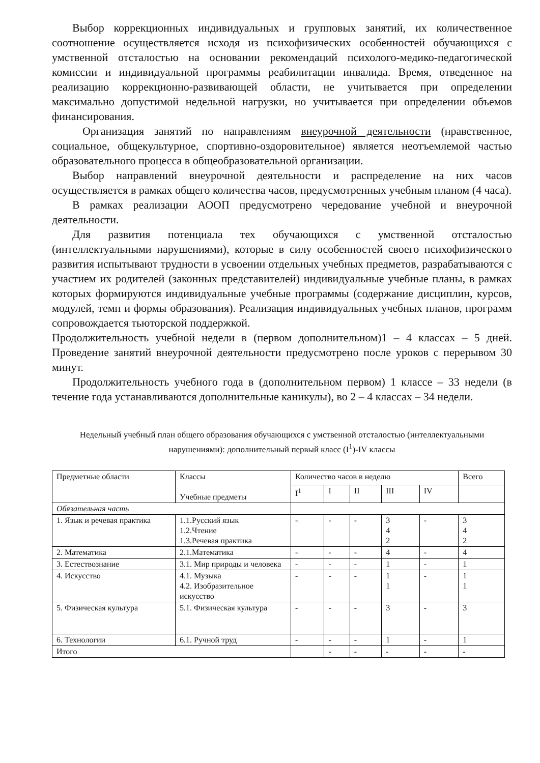Выбор коррекционных индивидуальных и групповых занятий, их количественное соотношение осуществляется исходя из психофизических особенностей обучающихся с умственной отсталостью на основании рекомендаций психолого-медико-педагогической комиссии и индивидуальной программы реабилитации инвалида. Время, отведенное на реализацию коррекционно-развивающей области, не учитывается при определении максимально допустимой недельной нагрузки, но учитывается при определении объемов финансирования.
Организация занятий по направлениям внеурочной деятельности (нравственное, социальное, общекультурное, спортивно-оздоровительное) является неотъемлемой частью образовательного процесса в общеобразовательной организации.
Выбор направлений внеурочной деятельности и распределение на них часов осуществляется в рамках общего количества часов, предусмотренных учебным планом (4 часа).
В рамках реализации АООП предусмотрено чередование учебной и внеурочной деятельности.
Для развития потенциала тех обучающихся с умственной отсталостью (интеллектуальными нарушениями), которые в силу особенностей своего психофизического развития испытывают трудности в усвоении отдельных учебных предметов, разрабатываются с участием их родителей (законных представителей) индивидуальные учебные планы, в рамках которых формируются индивидуальные учебные программы (содержание дисциплин, курсов, модулей, темп и формы образования). Реализация индивидуальных учебных планов, программ сопровождается тьюторской поддержкой.
Продолжительность учебной недели в (первом дополнительном)1 – 4 классах – 5 дней. Проведение занятий внеурочной деятельности предусмотрено после уроков с перерывом 30 минут.
Продолжительность учебного года в (дополнительном первом) 1 классе – 33 недели (в течение года устанавливаются дополнительные каникулы), во 2 – 4 классах – 34 недели.
Недельный учебный план общего образования обучающихся с умственной отсталостью (интеллектуальными нарушениями): дополнительный первый класс (I<sup>1</sup>)-IV классы
| Предметные области | Классы Учебные предметы | Количество часов в неделю | | | | | Всего |
| --- | --- | --- | --- | --- | --- | --- | --- |
| | | I<sup>1</sup> | I | II | III | IV | |
| Обязательная часть | | | | | | | |
| 1. Язык и речевая практика | 1.1.Русский язык 1.2.Чтение 1.3.Речевая практика | - | - | - | 3 4 2 | - | 3 4 2 |
| 2. Математика | 2.1.Математика | - | - | - | 4 | - | 4 |
| 3. Естествознание | 3.1. Мир природы и человека | - | - | - | 1 | - | 1 |
| 4. Искусство | 4.1. Музыка 4.2. Изобразительное искусство | - | - | - | 1 1 | - | 1 1 |
| 5. Физическая культура | 5.1. Физическая культура | - | - | - | 3 | - | 3 |
| 6. Технологии | 6.1. Ручной труд | - | - | - | 1 | - | 1 |
| Итого | | | - | - | - | - | - |